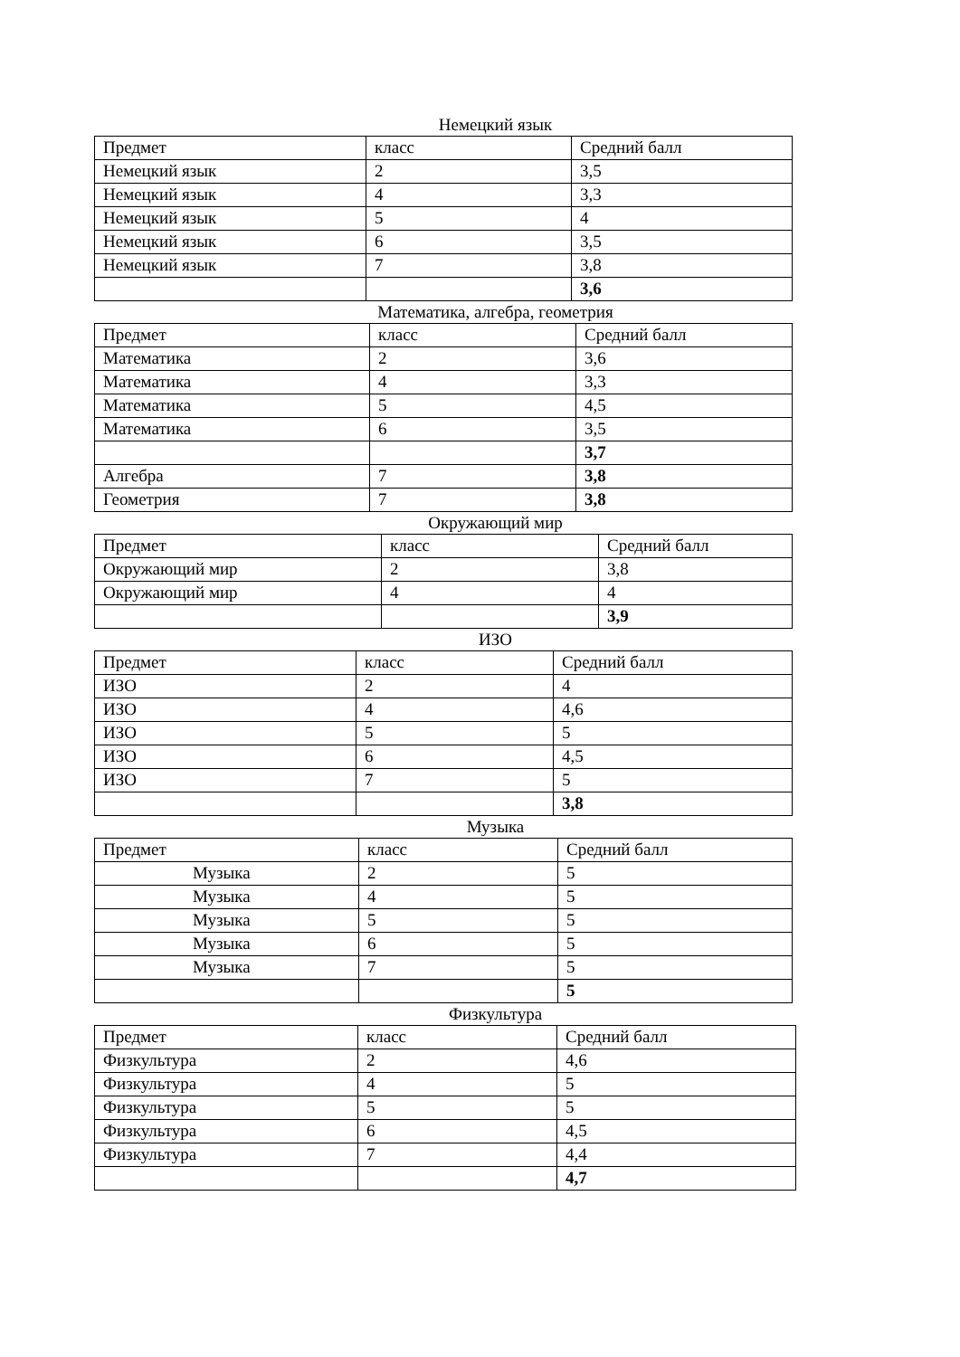Немецкий язык
| Предмет | класс | Средний балл |
| Немецкий язык | 2 | 3,5 |
| Немецкий язык | 4 | 3,3 |
| Немецкий язык | 5 | 4 |
| Немецкий язык | 6 | 3,5 |
| Немецкий язык | 7 | 3,8 |
| | | 3,6 |
Математика, алгебра, геометрия
| Предмет | класс | Средний балл |
| Математика | 2 | 3,6 |
| Математика | 4 | 3,3 |
| Математика | 5 | 4,5 |
| Математика | 6 | 3,5 |
| | | 3,7 |
| Алгебра | 7 | 3,8 |
| Геометрия | 7 | 3,8 |
Окружающий мир
| Предмет | класс | Средний балл |
| Окружающий мир | 2 | 3,8 |
| Окружающий мир | 4 | 4 |
| | | 3,9 |
ИЗО
| Предмет | класс | Средний балл |
| ИЗО | 2 | 4 |
| ИЗО | 4 | 4,6 |
| ИЗО | 5 | 5 |
| ИЗО | 6 | 4,5 |
| ИЗО | 7 | 5 |
| | | 3,8 |
Музыка
| Предмет | класс | Средний балл |
| Музыка | 2 | 5 |
| Музыка | 4 | 5 |
| Музыка | 5 | 5 |
| Музыка | 6 | 5 |
| Музыка | 7 | 5 |
| | | 5 |
Физкультура
| Предмет | класс | Средний балл |
| Физкультура | 2 | 4,6 |
| Физкультура | 4 | 5 |
| Физкультура | 5 | 5 |
| Физкультура | 6 | 4,5 |
| Физкультура | 7 | 4,4 |
| | | 4,7 |